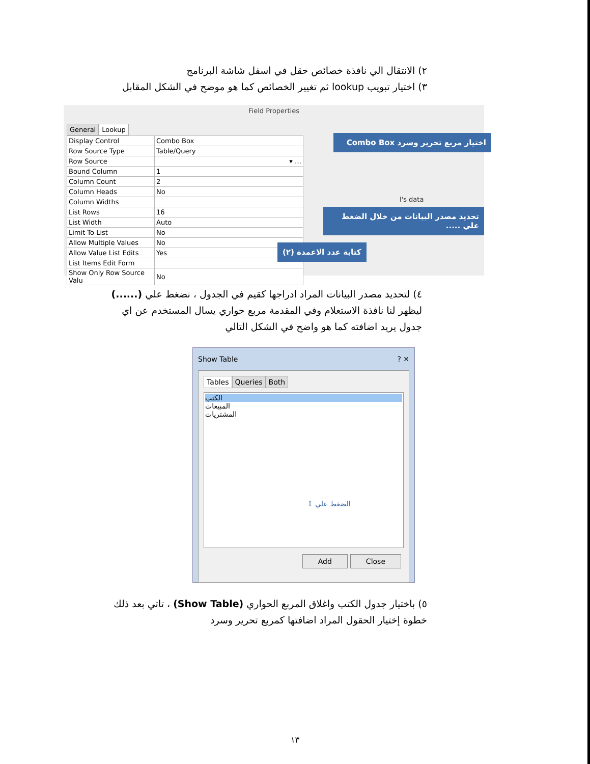٢) الانتقال الي نافذة خصائص حقل في اسفل شاشة البرنامج
٣) اختيار تبويب lookup ثم تغيير الخصائص كما هو موضح في الشكل المقابل
Field Properties
General Lookup
| Display Control | Combo Box |
| Row Source Type | Table/Query |
| Row Source | ▾ … |
| Bound Column | 1 |
| Column Count | 2 |
| Column Heads | No |
| Column Widths | |
| List Rows | 16 |
| List Width | Auto |
| Limit To List | No |
| Allow Multiple Values | No |
| Allow Value List Edits | Yes |
| List Items Edit Form | |
| Show Only Row Source Valu | No |
اختيار مربع تحرير وسرد Combo Box
تحديد مصدر البيانات من خلال الضغط علي .....
كتابة عدد الاعمدة (٢)
l's data
٤) لتحديد مصدر البيانات المراد ادراجها كقيم في الجدول ، نضغط علي (......) ليظهر لنا نافذة الاستعلام وفي المقدمة مربع حواري يسال المستخدم عن اي جدول يريد اضافته كما هو واضح في الشكل التالي
Show Table ? ✕
Tables Queries Both
الكتب
المبيعات
المشتريات
الضغط علي ⇩
Add Close
٥) باختيار جدول الكتب واغلاق المربع الحواري (Show Table) ، تاتي بعد ذلك خطوة إختيار الحقول المراد اضافتها كمربع تحرير وسرد
١٣